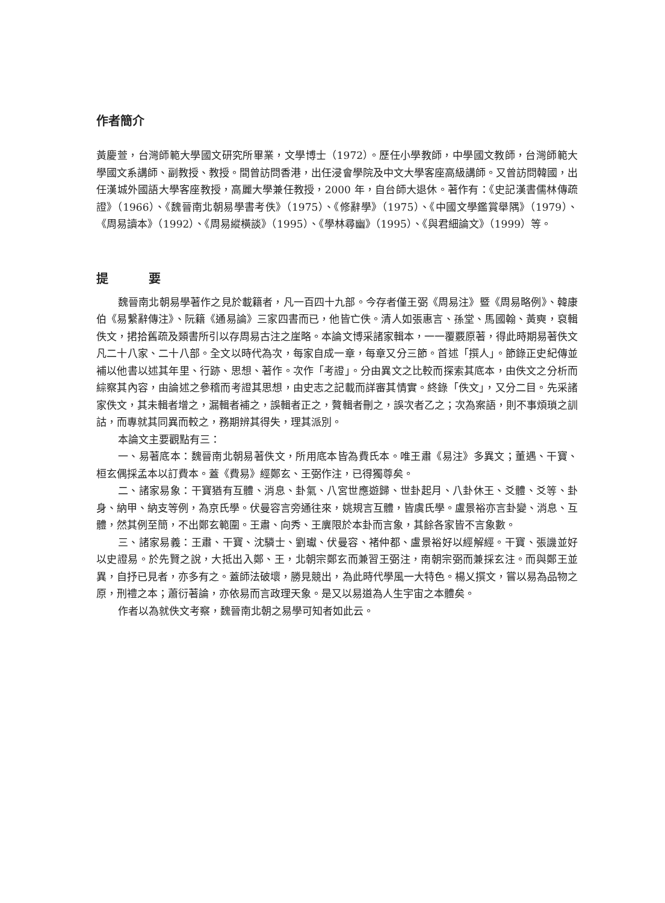作者簡介
黃慶萱，台灣師範大學國文研究所畢業，文學博士（1972）。歷任小學教師，中學國文教師，台灣師範大學國文系講師、副教授、教授。間曾訪問香港，出任浸會學院及中文大學客座高級講師。又曾訪問韓國，出任漢城外國語大學客座教授，高麗大學兼任教授，2000 年，自台師大退休。著作有：《史記漢書儒林傳疏證》（1966）、《魏晉南北朝易學書考佚》（1975）、《修辭學》（1975）、《中國文學鑑賞舉隅》（1979）、《周易讀本》（1992）、《周易縱橫談》（1995）、《學林尋幽》（1995）、《與君細論文》（1999）等。
提 要
魏晉南北朝易學著作之見於載籍者，凡一百四十九部。今存者僅王弼《周易注》暨《周易略例》、韓康伯《易繫辭傳注》、阮籍《通易論》三家四書而已，他皆亡佚。清人如張惠言、孫堂、馬國翰、黃奭，裒輯佚文，捃拾舊疏及類書所引以存周易古注之崖略。本論文博采諸家輯本，一一覆覈原著，得此時期易著佚文凡二十八家、二十八部。全文以時代為次，每家自成一章，每章又分三節。首述「撰人」。節錄正史紀傳並補以他書以述其年里、行跡、思想、著作。次作「考證」。分由異文之比較而探索其底本，由佚文之分析而綜察其內容，由論述之參稽而考證其思想，由史志之記載而詳審其情實。終錄「佚文」，又分二目。先采諸家佚文，其未輯者增之，漏輯者補之，誤輯者正之，贅輯者刪之，誤次者乙之；次為案語，則不事煩瑣之訓詁，而專就其同異而較之，務期辨其得失，理其派別。
本論文主要觀點有三：
一、易著底本：魏晉南北朝易著佚文，所用底本皆為費氏本。唯王肅《易注》多異文；董遇、干寶、桓玄偶採孟本以訂費本。蓋《費易》經鄭玄、王弼作注，已得獨尊矣。
二、諸家易象：干寶猶有互體、消息、卦氣、八宮世應遊歸、世卦起月、八卦休王、爻體、爻等、卦身、納甲、納支等例，為京氏學。伏曼容言旁通往來，姚規言互體，皆虞氏學。盧景裕亦言卦變、消息、互體，然其例至簡，不出鄭玄範圍。王肅、向秀、王廙限於本卦而言象，其餘各家皆不言象數。
三、諸家易義：王肅、干寶、沈驎士、劉瓛、伏曼容、褚仲都、盧景裕好以經解經。干寶、張譏並好以史證易。於先賢之說，大抵出入鄭、王，北朝宗鄭玄而兼習王弼注，南朝宗弼而兼採玄注。而與鄭王並異，自抒已見者，亦多有之。蓋師法破壞，勝見競出，為此時代學風一大特色。楊乂撰文，嘗以易為品物之原，刑禮之本；蕭衍著論，亦依易而言政理天象。是又以易道為人生宇宙之本體矣。
作者以為就佚文考察，魏晉南北朝之易學可知者如此云。